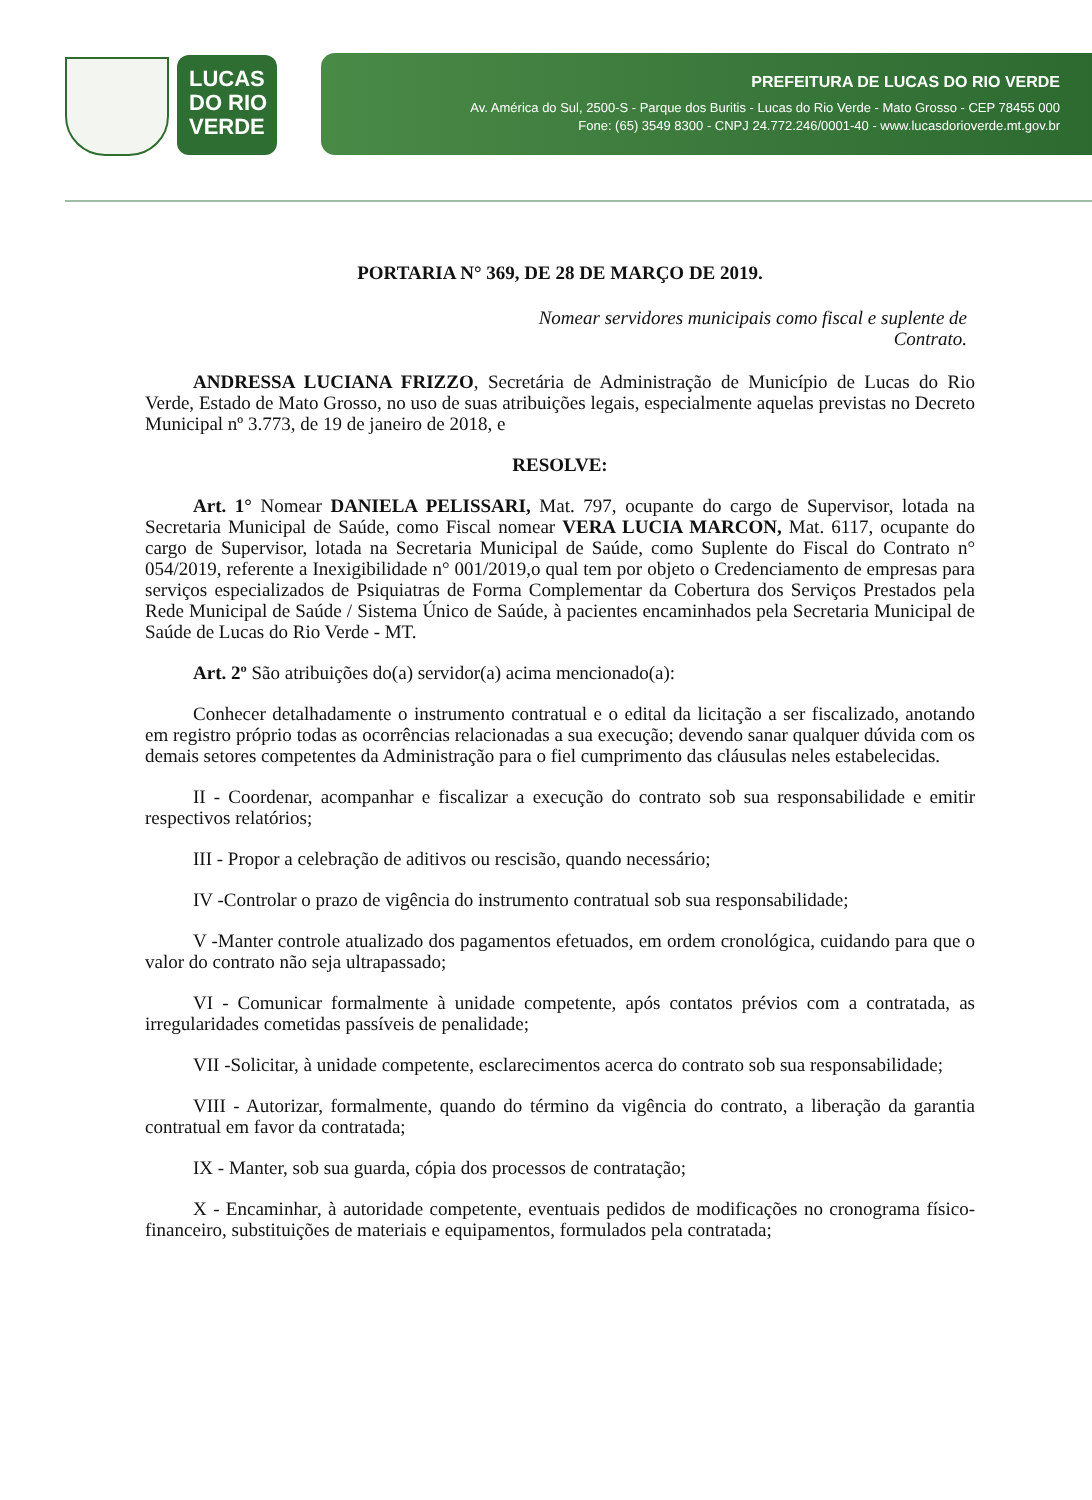LUCAS
DO RIO
VERDE
PREFEITURA DE LUCAS DO RIO VERDE
Av. América do Sul, 2500-S - Parque dos Buritis - Lucas do Rio Verde - Mato Grosso - CEP 78455 000
Fone: (65) 3549 8300 - CNPJ 24.772.246/0001-40 - www.lucasdorioverde.mt.gov.br
PORTARIA N° 369, DE 28 DE MARÇO DE 2019.
Nomear servidores municipais como fiscal e suplente de Contrato.
ANDRESSA LUCIANA FRIZZO, Secretária de Administração de Município de Lucas do Rio Verde, Estado de Mato Grosso, no uso de suas atribuições legais, especialmente aquelas previstas no Decreto Municipal nº 3.773, de 19 de janeiro de 2018, e
RESOLVE:
Art. 1° Nomear DANIELA PELISSARI, Mat. 797, ocupante do cargo de Supervisor, lotada na Secretaria Municipal de Saúde, como Fiscal nomear VERA LUCIA MARCON, Mat. 6117, ocupante do cargo de Supervisor, lotada na Secretaria Municipal de Saúde, como Suplente do Fiscal do Contrato n° 054/2019, referente a Inexigibilidade n° 001/2019,o qual tem por objeto o Credenciamento de empresas para serviços especializados de Psiquiatras de Forma Complementar da Cobertura dos Serviços Prestados pela Rede Municipal de Saúde / Sistema Único de Saúde, à pacientes encaminhados pela Secretaria Municipal de Saúde de Lucas do Rio Verde - MT.
Art. 2º São atribuições do(a) servidor(a) acima mencionado(a):
Conhecer detalhadamente o instrumento contratual e o edital da licitação a ser fiscalizado, anotando em registro próprio todas as ocorrências relacionadas a sua execução; devendo sanar qualquer dúvida com os demais setores competentes da Administração para o fiel cumprimento das cláusulas neles estabelecidas.
II - Coordenar, acompanhar e fiscalizar a execução do contrato sob sua responsabilidade e emitir respectivos relatórios;
III - Propor a celebração de aditivos ou rescisão, quando necessário;
IV -Controlar o prazo de vigência do instrumento contratual sob sua responsabilidade;
V -Manter controle atualizado dos pagamentos efetuados, em ordem cronológica, cuidando para que o valor do contrato não seja ultrapassado;
VI - Comunicar formalmente à unidade competente, após contatos prévios com a contratada, as irregularidades cometidas passíveis de penalidade;
VII -Solicitar, à unidade competente, esclarecimentos acerca do contrato sob sua responsabilidade;
VIII - Autorizar, formalmente, quando do término da vigência do contrato, a liberação da garantia contratual em favor da contratada;
IX - Manter, sob sua guarda, cópia dos processos de contratação;
X - Encaminhar, à autoridade competente, eventuais pedidos de modificações no cronograma físico-financeiro, substituições de materiais e equipamentos, formulados pela contratada;